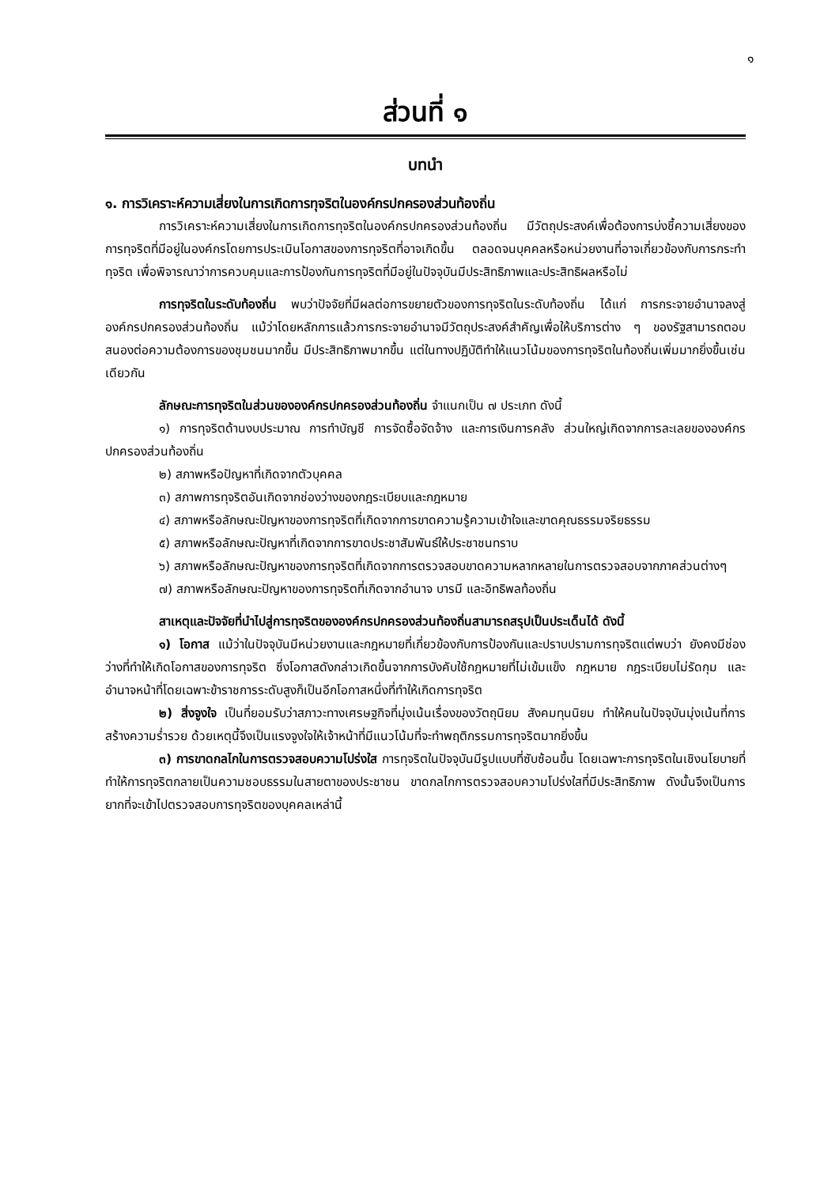๑
ส่วนที่ ๑
บทนำ
๑. การวิเคราะห์ความเสี่ยงในการเกิดการทุจริตในองค์กรปกครองส่วนท้องถิ่น
การวิเคราะห์ความเสี่ยงในการเกิดการทุจริตในองค์กรปกครองส่วนท้องถิ่น มีวัตถุประสงค์เพื่อต้องการบ่งชี้ความเสี่ยงของการทุจริตที่มีอยู่ในองค์กรโดยการประเมินโอกาสของการทุจริตที่อาจเกิดขึ้น ตลอดจนบุคคลหรือหน่วยงานที่อาจเกี่ยวข้องกับการกระทำทุจริต เพื่อพิจารณาว่าการควบคุมและการป้องกันการทุจริตที่มีอยู่ในปัจจุบันมีประสิทธิภาพและประสิทธิผลหรือไม่
การทุจริตในระดับท้องถิ่น พบว่าปัจจัยที่มีผลต่อการขยายตัวของการทุจริตในระดับท้องถิ่น ได้แก่ การกระจายอำนาจลงสู่องค์กรปกครองส่วนท้องถิ่น แม้ว่าโดยหลักการแล้วการกระจายอำนาจมีวัตถุประสงค์สำคัญเพื่อให้บริการต่าง ๆ ของรัฐสามารถตอบสนองต่อความต้องการของชุมชนมากขึ้น มีประสิทธิภาพมากขึ้น แต่ในทางปฏิบัติทำให้แนวโน้มของการทุจริตในท้องถิ่นเพิ่มมากยิ่งขึ้นเช่นเดียวกัน
ลักษณะการทุจริตในส่วนขององค์กรปกครองส่วนท้องถิ่น จำแนกเป็น ๗ ประเภท ดังนี้
๑) การทุจริตด้านงบประมาณ การทำบัญชี การจัดซื้อจัดจ้าง และการเงินการคลัง ส่วนใหญ่เกิดจากการละเลยขององค์กรปกครองส่วนท้องถิ่น
๒) สภาพหรือปัญหาที่เกิดจากตัวบุคคล
๓) สภาพการทุจริตอันเกิดจากช่องว่างของกฎระเบียบและกฎหมาย
๔) สภาพหรือลักษณะปัญหาของการทุจริตที่เกิดจากการขาดความรู้ความเข้าใจและขาดคุณธรรมจริยธรรม
๕) สภาพหรือลักษณะปัญหาที่เกิดจากการขาดประชาสัมพันธ์ให้ประชาชนทราบ
๖) สภาพหรือลักษณะปัญหาของการทุจริตที่เกิดจากการตรวจสอบขาดความหลากหลายในการตรวจสอบจากภาคส่วนต่างๆ
๗) สภาพหรือลักษณะปัญหาของการทุจริตที่เกิดจากอำนาจ บารมี และอิทธิพลท้องถิ่น
สาเหตุและปัจจัยที่นำไปสู่การทุจริตขององค์กรปกครองส่วนท้องถิ่นสามารถสรุปเป็นประเด็นได้ ดังนี้
๑) โอกาส แม้ว่าในปัจจุบันมีหน่วยงานและกฎหมายที่เกี่ยวข้องกับการป้องกันและปราบปรามการทุจริตแต่พบว่า ยังคงมีช่องว่างที่ทำให้เกิดโอกาสของการทุจริต ซึ่งโอกาสดังกล่าวเกิดขึ้นจากการบังคับใช้กฎหมายที่ไม่เข้มแข็ง กฎหมาย กฎระเบียบไม่รัดกุม และอำนาจหน้าที่โดยเฉพาะข้าราชการระดับสูงก็เป็นอีกโอกาสหนึ่งที่ทำให้เกิดการทุจริต
๒) สิ่งจูงใจ เป็นที่ยอมรับว่าสภาวะทางเศรษฐกิจที่มุ่งเน้นเรื่องของวัตถุนิยม สังคมทุนนิยม ทำให้คนในปัจจุบันมุ่งเน้นที่การสร้างความร่ำรวย ด้วยเหตุนี้จึงเป็นแรงจูงใจให้เจ้าหน้าที่มีแนวโน้มที่จะทำพฤติกรรมการทุจริตมากยิ่งขึ้น
๓) การขาดกลไกในการตรวจสอบความโปร่งใส การทุจริตในปัจจุบันมีรูปแบบที่ซับซ้อนขึ้น โดยเฉพาะการทุจริตในเชิงนโยบายที่ทำให้การทุจริตกลายเป็นความชอบธรรมในสายตาของประชาชน ขาดกลไกการตรวจสอบความโปร่งใสที่มีประสิทธิภาพ ดังนั้นจึงเป็นการยากที่จะเข้าไปตรวจสอบการทุจริตของบุคคลเหล่านี้